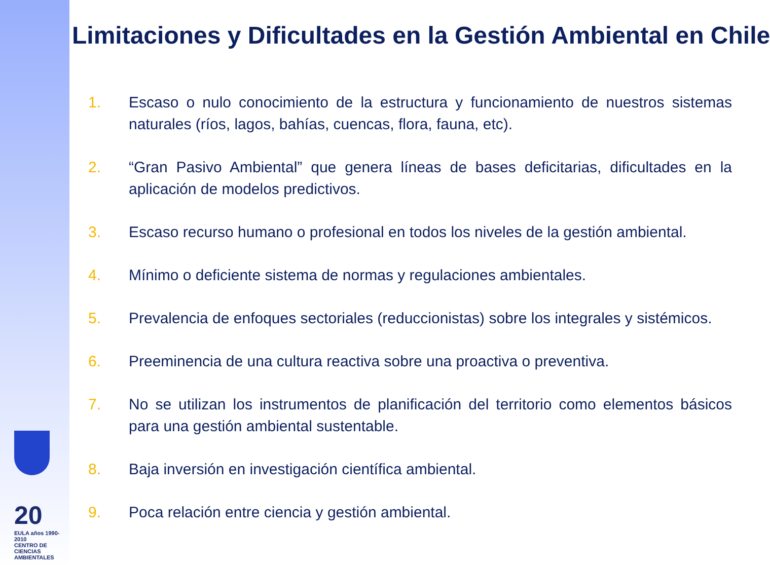20
EULA años 1990-2010
CENTRO DE CIENCIAS AMBIENTALES
Limitaciones y Dificultades en la Gestión Ambiental en Chile
1. Escaso o nulo conocimiento de la estructura y funcionamiento de nuestros sistemas naturales (ríos, lagos, bahías, cuencas, flora, fauna, etc).
2. “Gran Pasivo Ambiental” que genera líneas de bases deficitarias, dificultades en la aplicación de modelos predictivos.
3. Escaso recurso humano o profesional en todos los niveles de la gestión ambiental.
4. Mínimo o deficiente sistema de normas y regulaciones ambientales.
5. Prevalencia de enfoques sectoriales (reduccionistas) sobre los integrales y sistémicos.
6. Preeminencia de una cultura reactiva sobre una proactiva o preventiva.
7. No se utilizan los instrumentos de planificación del territorio como elementos básicos para una gestión ambiental sustentable.
8. Baja inversión en investigación científica ambiental.
9. Poca relación entre ciencia y gestión ambiental.